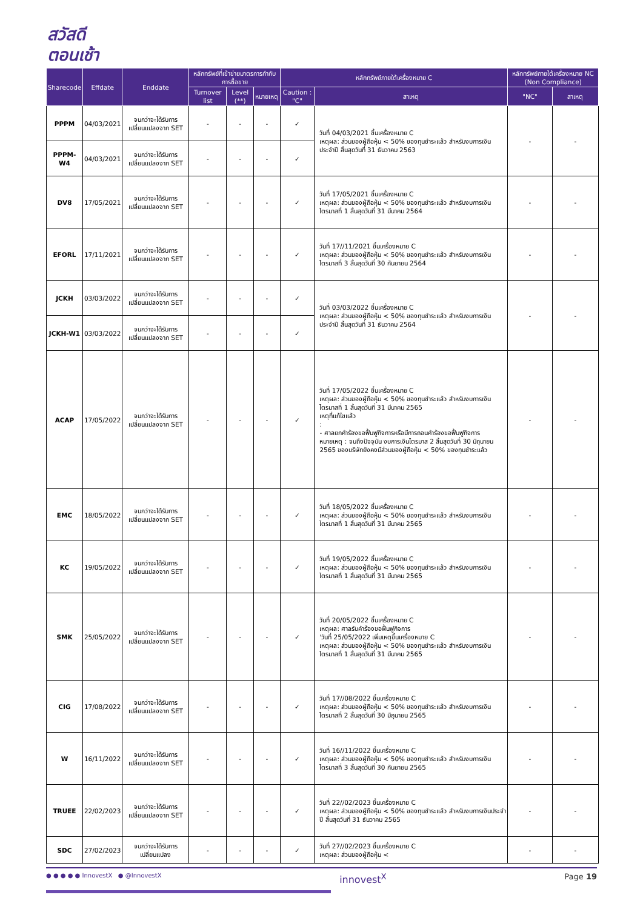สวัสดี
ตอนเช้า
| Sharecode | Effdate | Enddate | หลักทรัพย์ที่เข้าข่ายมาตรการกำกับการซื้อขาย | | | หลักทรัพย์ภายใต้เครื่องหมาย C | | หลักทรัพย์ภายใต้เครื่องหมาย NC (Non Compliance) | |
| --- | --- | --- | --- | --- | --- | --- | --- | --- | --- |
| | | | Turnover list | Level (**) | หมายเหตุ | Caution : "C" | สาเหตุ | "NC" | สาเหตุ |
| PPPM | 04/03/2021 | จนกว่าจะได้รับการเปลี่ยนแปลงจาก SET | - | - | - | ✓ | วันที่ 04/03/2021 ขึ้นเครื่องหมาย C เหตุผล: ส่วนของผู้ถือหุ้น < 50% ของทุนชำระแล้ว สำหรับงบการเงิน ประจำปี สิ้นสุดวันที่ 31 ธันวาคม 2563 | - | - |
| PPPM-W4 | 04/03/2021 | จนกว่าจะได้รับการเปลี่ยนแปลงจาก SET | - | - | - | ✓ | | | |
| DV8 | 17/05/2021 | จนกว่าจะได้รับการเปลี่ยนแปลงจาก SET | - | - | - | ✓ | วันที่ 17/05/2021 ขึ้นเครื่องหมาย C เหตุผล: ส่วนของผู้ถือหุ้น < 50% ของทุนชำระแล้ว สำหรับงบการเงิน ไตรมาสที่ 1 สิ้นสุดวันที่ 31 มีนาคม 2564 | - | - |
| EFORL | 17/11/2021 | จนกว่าจะได้รับการเปลี่ยนแปลงจาก SET | - | - | - | ✓ | วันที่ 17//11/2021 ขึ้นเครื่องหมาย C เหตุผล: ส่วนของผู้ถือหุ้น < 50% ของทุนชำระแล้ว สำหรับงบการเงิน ไตรมาสที่ 3 สิ้นสุดวันที่ 30 กันยายน 2564 | - | - |
| JCKH | 03/03/2022 | จนกว่าจะได้รับการเปลี่ยนแปลงจาก SET | - | - | - | ✓ | วันที่ 03/03/2022 ขึ้นเครื่องหมาย C เหตุผล: ส่วนของผู้ถือหุ้น < 50% ของทุนชำระแล้ว สำหรับงบการเงิน ประจำปี สิ้นสุดวันที่ 31 ธันวาคม 2564 | - | - |
| JCKH-W1 | 03/03/2022 | จนกว่าจะได้รับการเปลี่ยนแปลงจาก SET | - | - | - | ✓ | | | |
| ACAP | 17/05/2022 | จนกว่าจะได้รับการเปลี่ยนแปลงจาก SET | - | - | - | ✓ | วันที่ 17/05/2022 ขึ้นเครื่องหมาย C เหตุผล: ส่วนของผู้ถือหุ้น < 50% ของทุนชำระแล้ว สำหรับงบการเงิน ไตรมาสที่ 1 สิ้นสุดวันที่ 31 มีนาคม 2565 เหตุที่แก้ไขแล้ว : - ศาลยกคำร้องขอฟื้นฟูกิจการหรือมีการถอนคำร้องขอฟื้นฟูกิจการ หมายเหตุ : จนถึงปัจจุบัน งบการเงินไตรมาส 2 สิ้นสุดวันที่ 30 มิถุนายน 2565 ของบริษัทยังคงมีส่วนของผู้ถือหุ้น < 50% ของทุนชำระแล้ว | - | - |
| EMC | 18/05/2022 | จนกว่าจะได้รับการเปลี่ยนแปลงจาก SET | - | - | - | ✓ | วันที่ 18/05/2022 ขึ้นเครื่องหมาย C เหตุผล: ส่วนของผู้ถือหุ้น < 50% ของทุนชำระแล้ว สำหรับงบการเงิน ไตรมาสที่ 1 สิ้นสุดวันที่ 31 มีนาคม 2565 | - | - |
| KC | 19/05/2022 | จนกว่าจะได้รับการเปลี่ยนแปลงจาก SET | - | - | - | ✓ | วันที่ 19/05/2022 ขึ้นเครื่องหมาย C เหตุผล: ส่วนของผู้ถือหุ้น < 50% ของทุนชำระแล้ว สำหรับงบการเงิน ไตรมาสที่ 1 สิ้นสุดวันที่ 31 มีนาคม 2565 | - | - |
| SMK | 25/05/2022 | จนกว่าจะได้รับการเปลี่ยนแปลงจาก SET | - | - | - | ✓ | วันที่ 20/05/2022 ขึ้นเครื่องหมาย C เหตุผล: ศาลรับคำร้องขอฟื้นฟูกิจการ 'วันที่ 25/05/2022 เพิ่มเหตุขึ้นเครื่องหมาย C เหตุผล: ส่วนของผู้ถือหุ้น < 50% ของทุนชำระแล้ว สำหรับงบการเงิน ไตรมาสที่ 1 สิ้นสุดวันที่ 31 มีนาคม 2565 | - | - |
| CIG | 17/08/2022 | จนกว่าจะได้รับการเปลี่ยนแปลงจาก SET | - | - | - | ✓ | วันที่ 17//08/2022 ขึ้นเครื่องหมาย C เหตุผล: ส่วนของผู้ถือหุ้น < 50% ของทุนชำระแล้ว สำหรับงบการเงิน ไตรมาสที่ 2 สิ้นสุดวันที่ 30 มิถุนายน 2565 | - | - |
| W | 16/11/2022 | จนกว่าจะได้รับการเปลี่ยนแปลงจาก SET | - | - | - | ✓ | วันที่ 16//11/2022 ขึ้นเครื่องหมาย C เหตุผล: ส่วนของผู้ถือหุ้น < 50% ของทุนชำระแล้ว สำหรับงบการเงิน ไตรมาสที่ 3 สิ้นสุดวันที่ 30 กันยายน 2565 | - | - |
| TRUEE | 22/02/2023 | จนกว่าจะได้รับการเปลี่ยนแปลงจาก SET | - | - | - | ✓ | วันที่ 22//02/2023 ขึ้นเครื่องหมาย C เหตุผล: ส่วนของผู้ถือหุ้น < 50% ของทุนชำระแล้ว สำหรับงบการเงินประจำปี สิ้นสุดวันที่ 31 ธันวาคม 2565 | - | - |
| SDC | 27/02/2023 | จนกว่าจะได้รับการเปลี่ยนแปลง | - | - | - | ✓ | วันที่ 27//02/2023 ขึ้นเครื่องหมาย C เหตุผล: ส่วนของผู้ถือหุ้น < | - | - |
● ● ● ● ● InnovestX ● @InnovestX innovest<sup>X</sup> Page 19